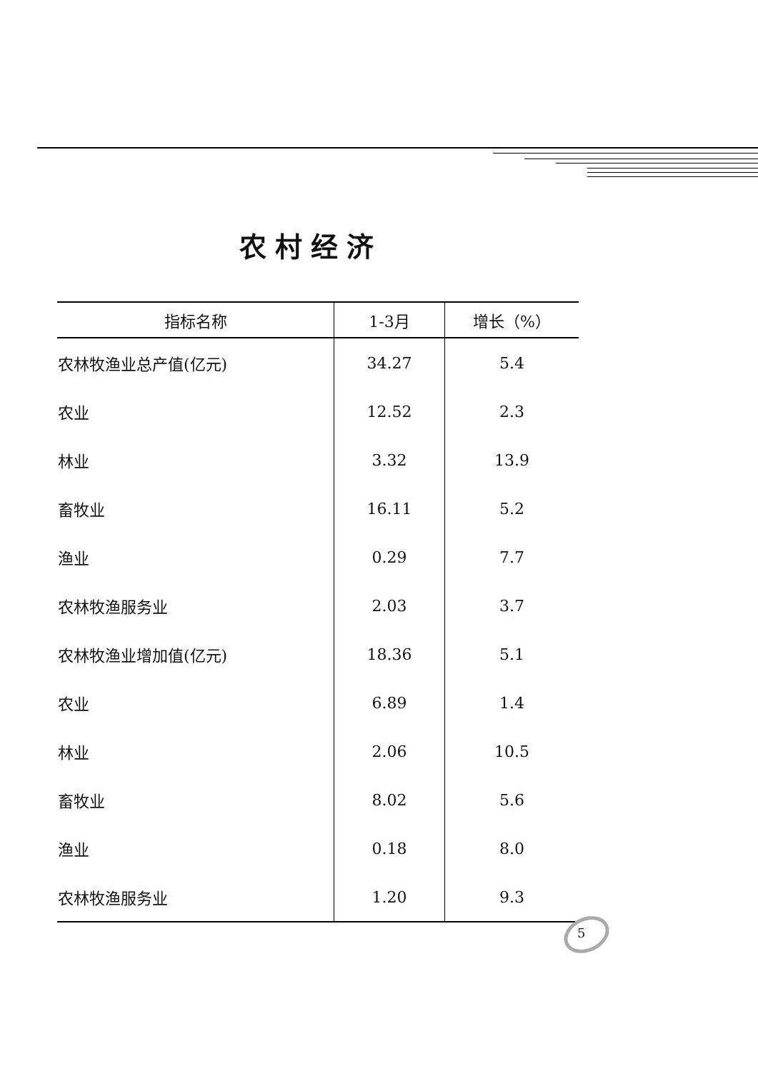农村经济
| 指标名称 | 1-3月 | 增长（%） |
| --- | --- | --- |
| 农林牧渔业总产值(亿元) | 34.27 | 5.4 |
| 农业 | 12.52 | 2.3 |
| 林业 | 3.32 | 13.9 |
| 畜牧业 | 16.11 | 5.2 |
| 渔业 | 0.29 | 7.7 |
| 农林牧渔服务业 | 2.03 | 3.7 |
| 农林牧渔业增加值(亿元) | 18.36 | 5.1 |
| 农业 | 6.89 | 1.4 |
| 林业 | 2.06 | 10.5 |
| 畜牧业 | 8.02 | 5.6 |
| 渔业 | 0.18 | 8.0 |
| 农林牧渔服务业 | 1.20 | 9.3 |
5